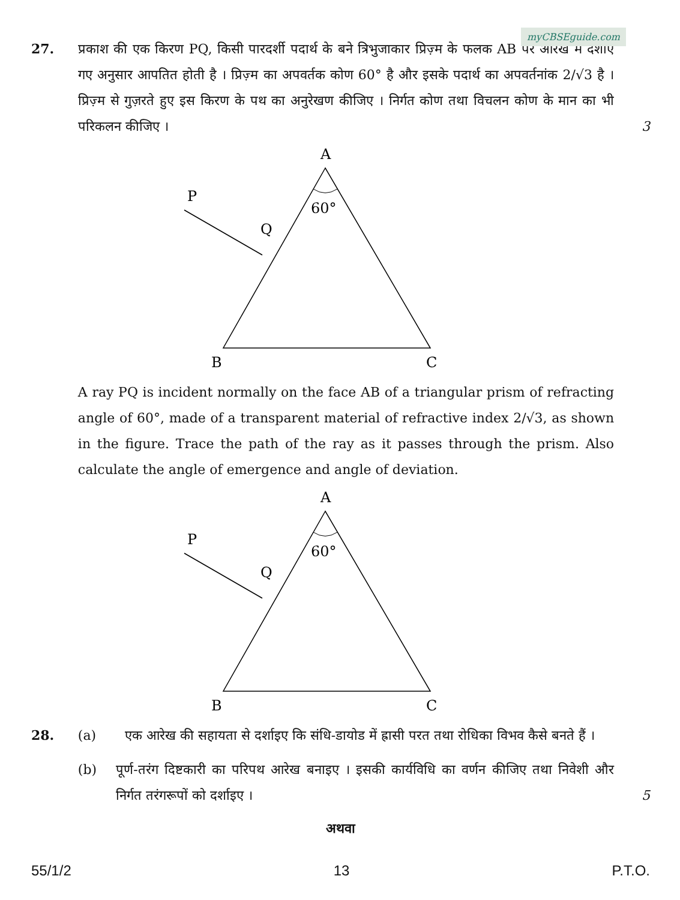myCBSEguide.com
27. प्रकाश की एक किरण PQ, किसी पारदर्शी पदार्थ के बने त्रिभुजाकार प्रिज़्म के फलक AB पर आरेख में दर्शाए गए अनुसार आपतित होती है । प्रिज़्म का अपवर्तक कोण 60° है और इसके पदार्थ का अपवर्तनांक 2/√3 है । प्रिज़्म से गुज़रते हुए इस किरण के पथ का अनुरेखण कीजिए । निर्गत कोण तथा विचलन कोण के मान का भी परिकलन कीजिए ।
3
A
B
C
P
Q
60°
A ray PQ is incident normally on the face AB of a triangular prism of refracting angle of 60°, made of a transparent material of refractive index 2/√3, as shown in the figure. Trace the path of the ray as it passes through the prism. Also calculate the angle of emergence and angle of deviation.
A
B
C
P
Q
60°
28. (a) एक आरेख की सहायता से दर्शाइए कि संधि-डायोड में ह्रासी परत तथा रोधिका विभव कैसे बनते हैं ।
(b) पूर्ण-तरंग दिष्टकारी का परिपथ आरेख बनाइए । इसकी कार्यविधि का वर्णन कीजिए तथा निवेशी और निर्गत तरंगरूपों को दर्शाइए ।
5
अथवा
55/1/2 13 P.T.O.